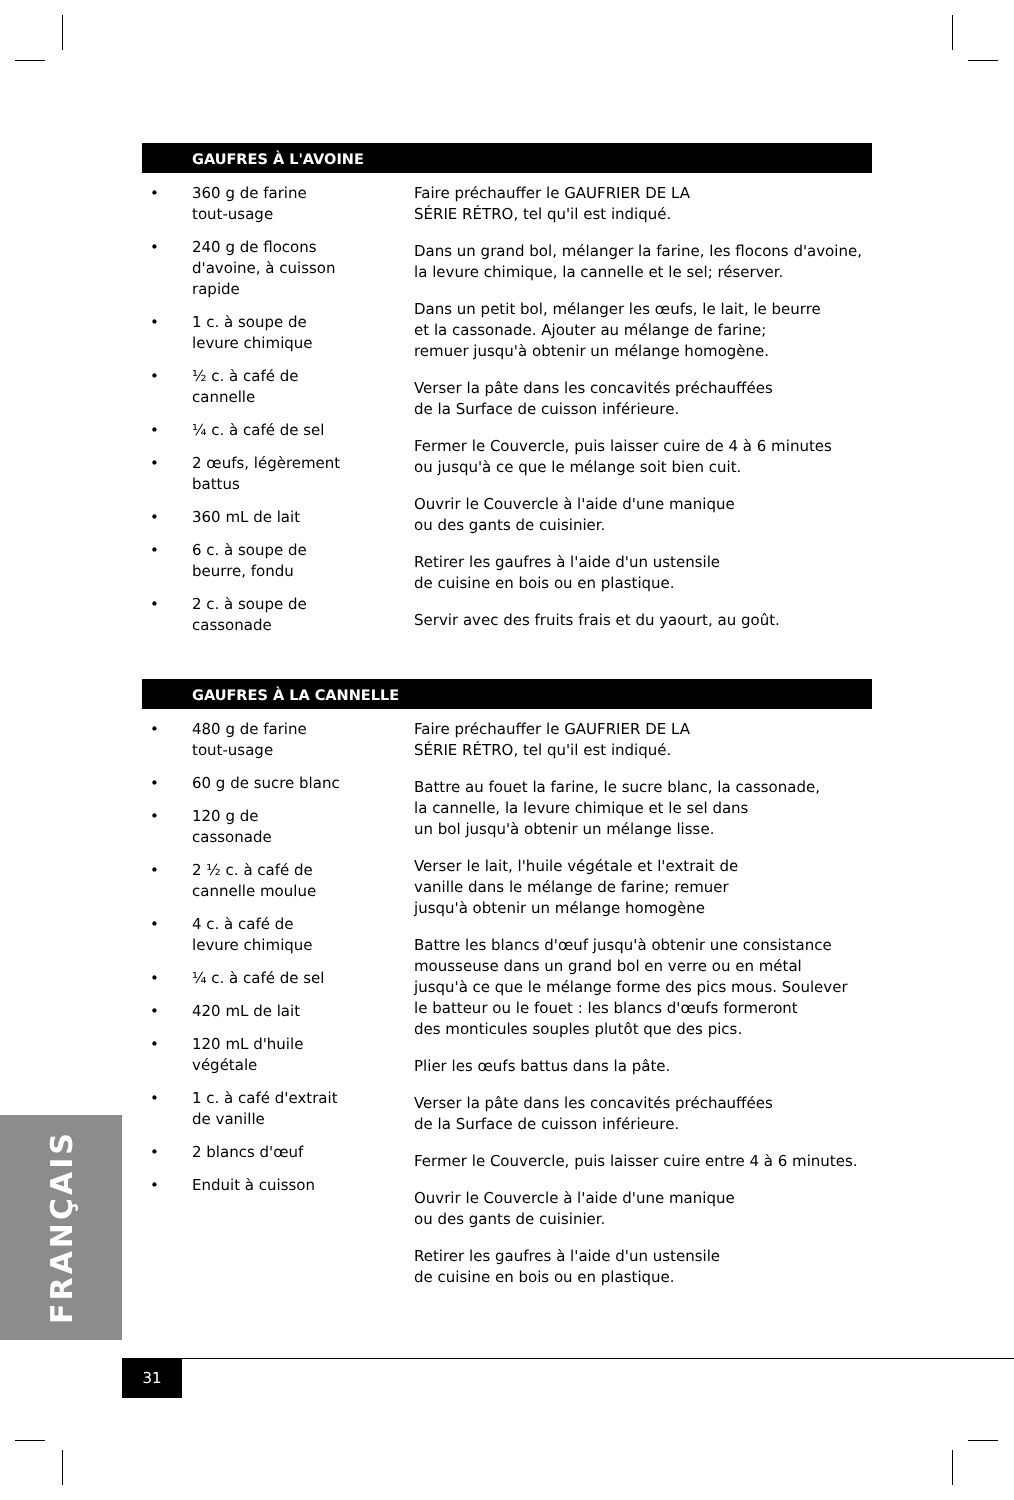GAUFRES À L'AVOINE
• 360 g de farine tout-usage
• 240 g de flocons d'avoine, à cuisson rapide
• 1 c. à soupe de levure chimique
• ½ c. à café de cannelle
• ¼ c. à café de sel
• 2 œufs, légèrement battus
• 360 mL de lait
• 6 c. à soupe de beurre, fondu
• 2 c. à soupe de cassonade
Faire préchauffer le GAUFRIER DE LA
SÉRIE RÉTRO, tel qu'il est indiqué.
Dans un grand bol, mélanger la farine, les flocons d'avoine,
la levure chimique, la cannelle et le sel; réserver.
Dans un petit bol, mélanger les œufs, le lait, le beurre
et la cassonade. Ajouter au mélange de farine;
remuer jusqu'à obtenir un mélange homogène.
Verser la pâte dans les concavités préchauffées
de la Surface de cuisson inférieure.
Fermer le Couvercle, puis laisser cuire de 4 à 6 minutes
ou jusqu'à ce que le mélange soit bien cuit.
Ouvrir le Couvercle à l'aide d'une manique
ou des gants de cuisinier.
Retirer les gaufres à l'aide d'un ustensile
de cuisine en bois ou en plastique.
Servir avec des fruits frais et du yaourt, au goût.
GAUFRES À LA CANNELLE
• 480 g de farine tout-usage
• 60 g de sucre blanc
• 120 g de cassonade
• 2 ½ c. à café de cannelle moulue
• 4 c. à café de levure chimique
• ¼ c. à café de sel
• 420 mL de lait
• 120 mL d'huile végétale
• 1 c. à café d'extrait de vanille
• 2 blancs d'œuf
• Enduit à cuisson
Faire préchauffer le GAUFRIER DE LA
SÉRIE RÉTRO, tel qu'il est indiqué.
Battre au fouet la farine, le sucre blanc, la cassonade,
la cannelle, la levure chimique et le sel dans
un bol jusqu'à obtenir un mélange lisse.
Verser le lait, l'huile végétale et l'extrait de
vanille dans le mélange de farine; remuer
jusqu'à obtenir un mélange homogène
Battre les blancs d'œuf jusqu'à obtenir une consistance
mousseuse dans un grand bol en verre ou en métal
jusqu'à ce que le mélange forme des pics mous. Soulever
le batteur ou le fouet : les blancs d'œufs formeront
des monticules souples plutôt que des pics.
Plier les œufs battus dans la pâte.
Verser la pâte dans les concavités préchauffées
de la Surface de cuisson inférieure.
Fermer le Couvercle, puis laisser cuire entre 4 à 6 minutes.
Ouvrir le Couvercle à l'aide d'une manique
ou des gants de cuisinier.
Retirer les gaufres à l'aide d'un ustensile
de cuisine en bois ou en plastique.
FRANÇAIS
31